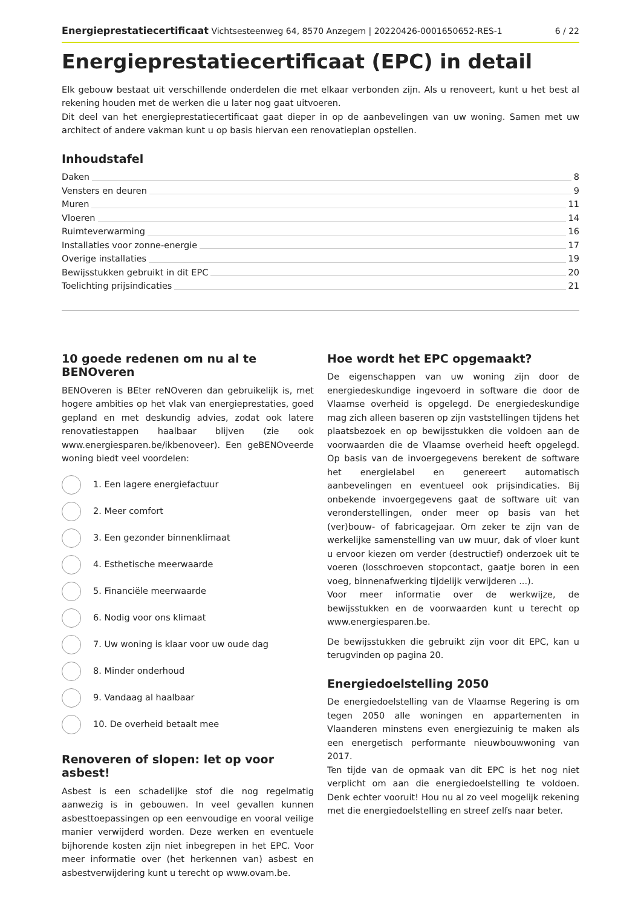Energieprestatiecertificaat Vichtsesteenweg 64, 8570 Anzegem | 20220426-0001650652-RES-1 6 / 22
Energieprestatiecertificaat (EPC) in detail
Elk gebouw bestaat uit verschillende onderdelen die met elkaar verbonden zijn. Als u renoveert, kunt u het best al rekening houden met de werken die u later nog gaat uitvoeren.
Dit deel van het energieprestatiecertificaat gaat dieper in op de aanbevelingen van uw woning. Samen met uw architect of andere vakman kunt u op basis hiervan een renovatieplan opstellen.
Inhoudstafel
Daken 8
Vensters en deuren 9
Muren 11
Vloeren 14
Ruimteverwarming 16
Installaties voor zonne-energie 17
Overige installaties 19
Bewijsstukken gebruikt in dit EPC 20
Toelichting prijsindicaties 21
10 goede redenen om nu al te BENOveren
BENOveren is BEter reNOveren dan gebruikelijk is, met hogere ambities op het vlak van energieprestaties, goed gepland en met deskundig advies, zodat ook latere renovatiestappen haalbaar blijven (zie ook www.energiesparen.be/ikbenoveer). Een geBENOveerde woning biedt veel voordelen:
1. Een lagere energiefactuur
2. Meer comfort
3. Een gezonder binnenklimaat
4. Esthetische meerwaarde
5. Financiële meerwaarde
6. Nodig voor ons klimaat
7. Uw woning is klaar voor uw oude dag
8. Minder onderhoud
9. Vandaag al haalbaar
10. De overheid betaalt mee
Renoveren of slopen: let op voor asbest!
Asbest is een schadelijke stof die nog regelmatig aanwezig is in gebouwen. In veel gevallen kunnen asbesttoepassingen op een eenvoudige en vooral veilige manier verwijderd worden. Deze werken en eventuele bijhorende kosten zijn niet inbegrepen in het EPC. Voor meer informatie over (het herkennen van) asbest en asbestverwijdering kunt u terecht op www.ovam.be.
Hoe wordt het EPC opgemaakt?
De eigenschappen van uw woning zijn door de energiedeskundige ingevoerd in software die door de Vlaamse overheid is opgelegd. De energiedeskundige mag zich alleen baseren op zijn vaststellingen tijdens het plaatsbezoek en op bewijsstukken die voldoen aan de voorwaarden die de Vlaamse overheid heeft opgelegd. Op basis van de invoergegevens berekent de software het energielabel en genereert automatisch aanbevelingen en eventueel ook prijsindicaties. Bij onbekende invoergegevens gaat de software uit van veronderstellingen, onder meer op basis van het (ver)bouw- of fabricagejaar. Om zeker te zijn van de werkelijke samenstelling van uw muur, dak of vloer kunt u ervoor kiezen om verder (destructief) onderzoek uit te voeren (losschroeven stopcontact, gaatje boren in een voeg, binnenafwerking tijdelijk verwijderen ...).
Voor meer informatie over de werkwijze, de bewijsstukken en de voorwaarden kunt u terecht op www.energiesparen.be.
De bewijsstukken die gebruikt zijn voor dit EPC, kan u terugvinden op pagina 20.
Energiedoelstelling 2050
De energiedoelstelling van de Vlaamse Regering is om tegen 2050 alle woningen en appartementen in Vlaanderen minstens even energiezuinig te maken als een energetisch performante nieuwbouwwoning van 2017.
Ten tijde van de opmaak van dit EPC is het nog niet verplicht om aan die energiedoelstelling te voldoen. Denk echter vooruit! Hou nu al zo veel mogelijk rekening met die energiedoelstelling en streef zelfs naar beter.